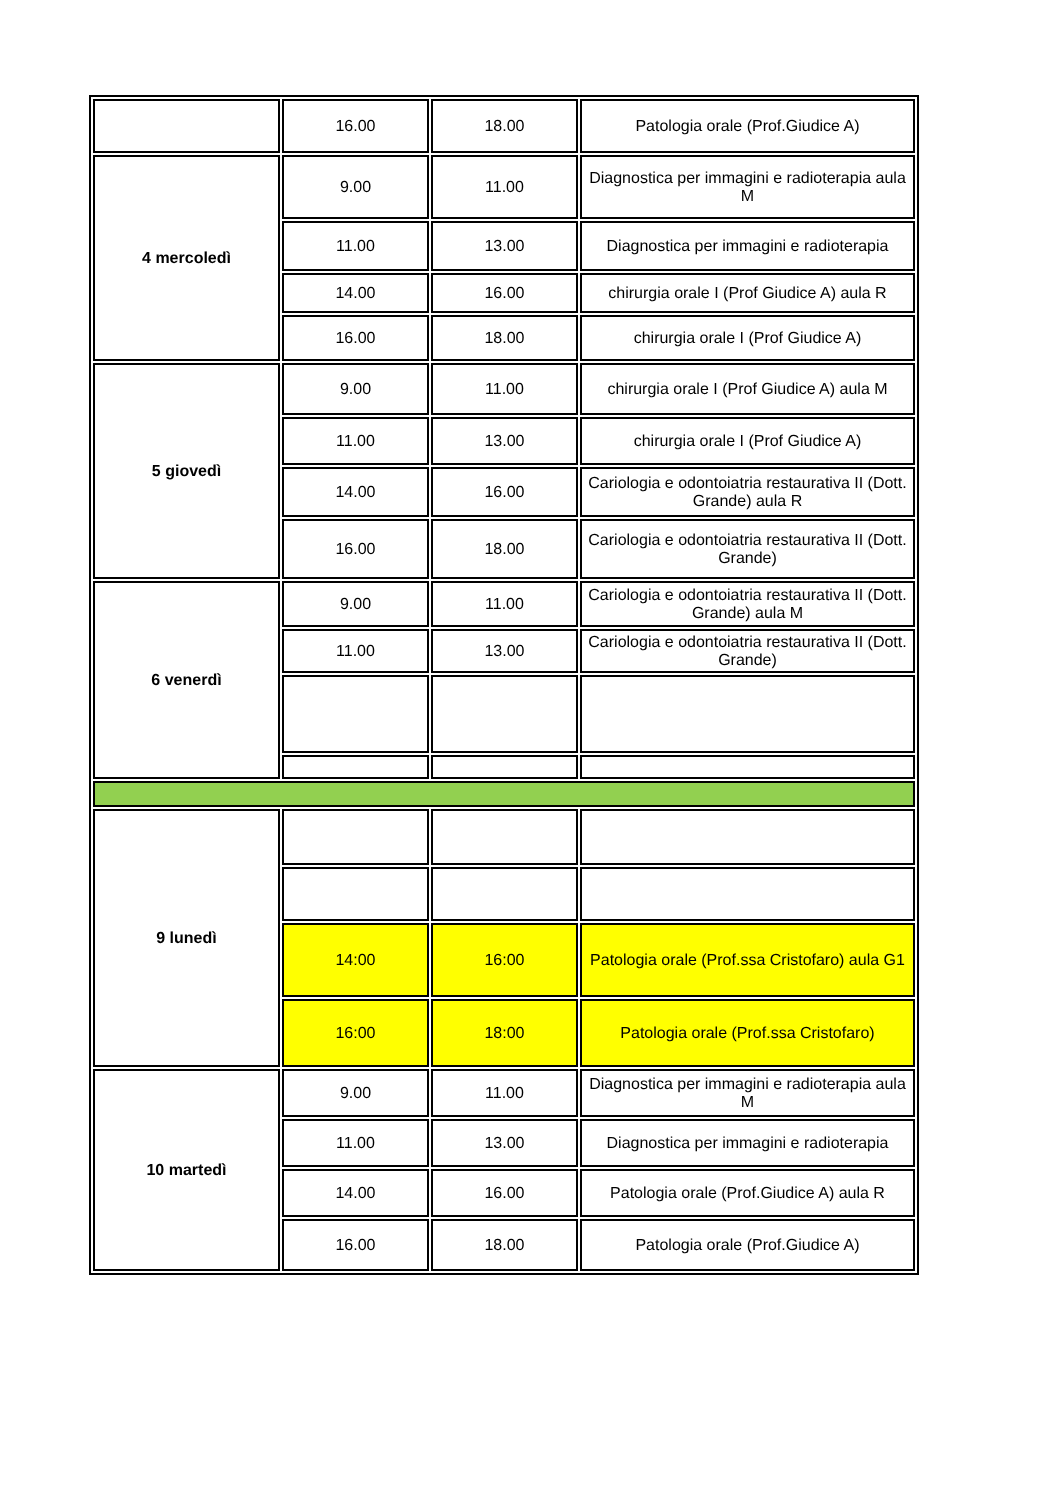| | 16.00 | 18.00 | Patologia orale (Prof.Giudice A) |
| 4 mercoledì | 9.00 | 11.00 | Diagnostica per immagini e radioterapia aula M |
| | 11.00 | 13.00 | Diagnostica per immagini e radioterapia |
| | 14.00 | 16.00 | chirurgia orale I (Prof Giudice A) aula R |
| | 16.00 | 18.00 | chirurgia orale I (Prof Giudice A) |
| 5 giovedì | 9.00 | 11.00 | chirurgia orale I (Prof Giudice A) aula M |
| | 11.00 | 13.00 | chirurgia orale I (Prof Giudice A) |
| | 14.00 | 16.00 | Cariologia e odontoiatria restaurativa II (Dott. Grande) aula R |
| | 16.00 | 18.00 | Cariologia e odontoiatria restaurativa II (Dott. Grande) |
| 6 venerdì | 9.00 | 11.00 | Cariologia e odontoiatria restaurativa II (Dott. Grande) aula M |
| | 11.00 | 13.00 | Cariologia e odontoiatria restaurativa II (Dott. Grande) |
| 9 lunedì | | | |
| | 14:00 | 16:00 | Patologia orale (Prof.ssa Cristofaro) aula G1 |
| | 16:00 | 18:00 | Patologia orale (Prof.ssa Cristofaro) |
| 10 martedì | 9.00 | 11.00 | Diagnostica per immagini e radioterapia aula M |
| | 11.00 | 13.00 | Diagnostica per immagini e radioterapia |
| | 14.00 | 16.00 | Patologia orale (Prof.Giudice A) aula R |
| | 16.00 | 18.00 | Patologia orale (Prof.Giudice A) |